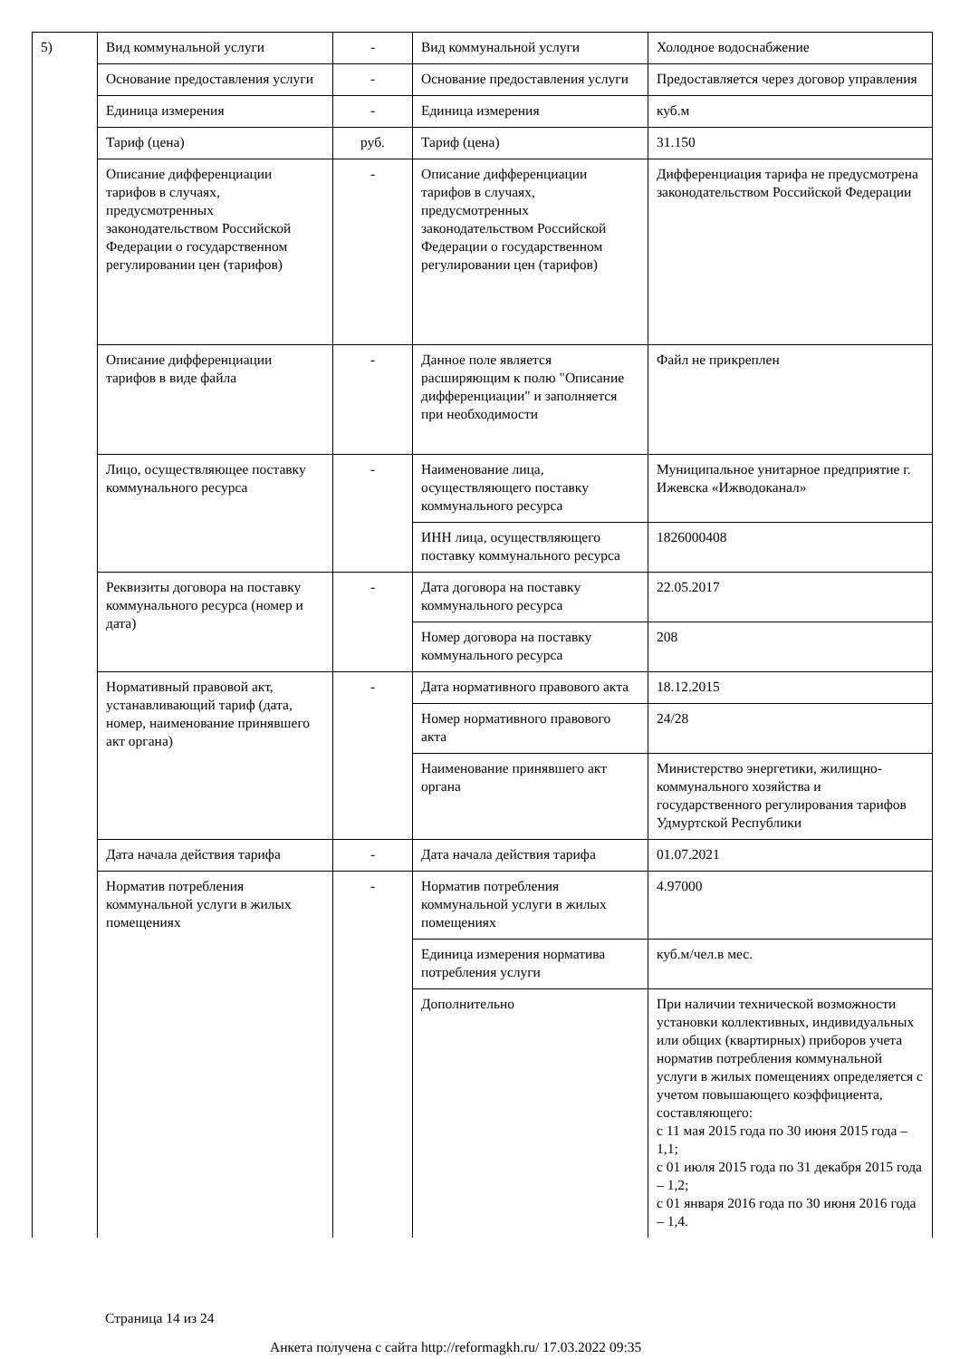| 5) | Вид коммунальной услуги | - | Вид коммунальной услуги | Холодное водоснабжение |
| | Основание предоставления услуги | - | Основание предоставления услуги | Предоставляется через договор управления |
| | Единица измерения | - | Единица измерения | куб.м |
| | Тариф (цена) | руб. | Тариф (цена) | 31.150 |
| | Описание дифференциации тарифов в случаях, предусмотренных законодательством Российской Федерации о государственном регулировании цен (тарифов) | - | Описание дифференциации тарифов в случаях, предусмотренных законодательством Российской Федерации о государственном регулировании цен (тарифов) | Дифференциация тарифа не предусмотрена законодательством Российской Федерации |
| | Описание дифференциации тарифов в виде файла | - | Данное поле является расширяющим к полю "Описание дифференциации" и заполняется при необходимости | Файл не прикреплен |
| | Лицо, осуществляющее поставку коммунального ресурса | - | Наименование лица, осуществляющего поставку коммунального ресурса | Муниципальное унитарное предприятие г. Ижевска «Ижводоканал» |
| | | | ИНН лица, осуществляющего поставку коммунального ресурса | 1826000408 |
| | Реквизиты договора на поставку коммунального ресурса (номер и дата) | - | Дата договора на поставку коммунального ресурса | 22.05.2017 |
| | | | Номер договора на поставку коммунального ресурса | 208 |
| | Нормативный правовой акт, устанавливающий тариф (дата, номер, наименование принявшего акт органа) | - | Дата нормативного правового акта | 18.12.2015 |
| | | | Номер нормативного правового акта | 24/28 |
| | | | Наименование принявшего акт органа | Министерство энергетики, жилищно-коммунального хозяйства и государственного регулирования тарифов Удмуртской Республики |
| | Дата начала действия тарифа | - | Дата начала действия тарифа | 01.07.2021 |
| | Норматив потребления коммунальной услуги в жилых помещениях | - | Норматив потребления коммунальной услуги в жилых помещениях | 4.97000 |
| | | | Единица измерения норматива потребления услуги | куб.м/чел.в мес. |
| | | | Дополнительно | При наличии технической возможности установки коллективных, индивидуальных или общих (квартирных) приборов учета норматив потребления коммунальной услуги в жилых помещениях определяется с учетом повышающего коэффициента, составляющего: с 11 мая 2015 года по 30 июня 2015 года – 1,1; с 01 июля 2015 года по 31 декабря 2015 года – 1,2; с 01 января 2016 года по 30 июня 2016 года – 1,4. |
Страница 14 из 24
Анкета получена с сайта http://reformagkh.ru/ 17.03.2022 09:35